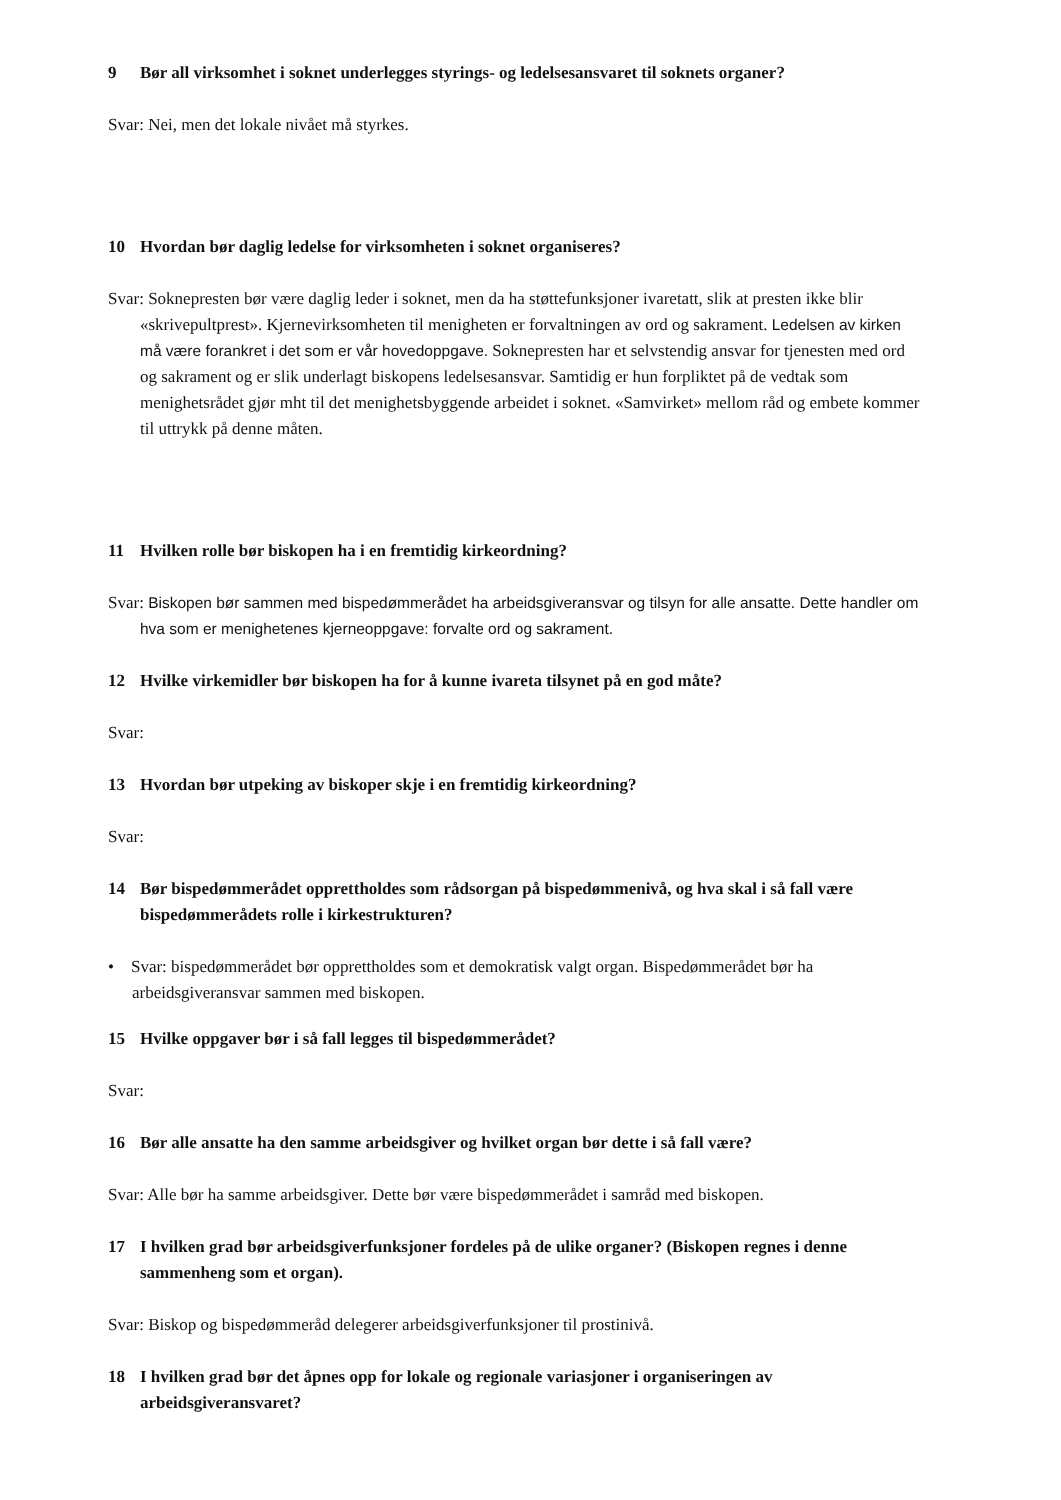9 Bør all virksomhet i soknet underlegges styrings- og ledelsesansvaret til soknets organer?
Svar: Nei, men det lokale nivået må styrkes.
10 Hvordan bør daglig ledelse for virksomheten i soknet organiseres?
Svar: Soknepresten bør være daglig leder i soknet, men da ha støttefunksjoner ivaretatt, slik at presten ikke blir «skrivepultprest». Kjernevirksomheten til menigheten er forvaltningen av ord og sakrament. Ledelsen av kirken må være forankret i det som er vår hovedoppgave. Soknepresten har et selvstendig ansvar for tjenesten med ord og sakrament og er slik underlagt biskopens ledelsesansvar. Samtidig er hun forpliktet på de vedtak som menighetsrådet gjør mht til det menighetsbyggende arbeidet i soknet. «Samvirket» mellom råd og embete kommer til uttrykk på denne måten.
11 Hvilken rolle bør biskopen ha i en fremtidig kirkeordning?
Svar: Biskopen bør sammen med bispedømmerådet ha arbeidsgiveransvar og tilsyn for alle ansatte. Dette handler om hva som er menighetenes kjerneoppgave: forvalte ord og sakrament.
12 Hvilke virkemidler bør biskopen ha for å kunne ivareta tilsynet på en god måte?
Svar:
13 Hvordan bør utpeking av biskoper skje i en fremtidig kirkeordning?
Svar:
14 Bør bispedømmerådet opprettholdes som rådsorgan på bispedømmenivå, og hva skal i så fall være bispedømmerådets rolle i kirkestrukturen?
• Svar: bispedømmerådet bør opprettholdes som et demokratisk valgt organ. Bispedømmerådet bør ha arbeidsgiveransvar sammen med biskopen.
15 Hvilke oppgaver bør i så fall legges til bispedømmerådet?
Svar:
16 Bør alle ansatte ha den samme arbeidsgiver og hvilket organ bør dette i så fall være?
Svar: Alle bør ha samme arbeidsgiver. Dette bør være bispedømmerådet i samråd med biskopen.
17 I hvilken grad bør arbeidsgiverfunksjoner fordeles på de ulike organer? (Biskopen regnes i denne sammenheng som et organ).
Svar: Biskop og bispedømmeråd delegerer arbeidsgiverfunksjoner til prostinivå.
18 I hvilken grad bør det åpnes opp for lokale og regionale variasjoner i organiseringen av arbeidsgiveransvaret?